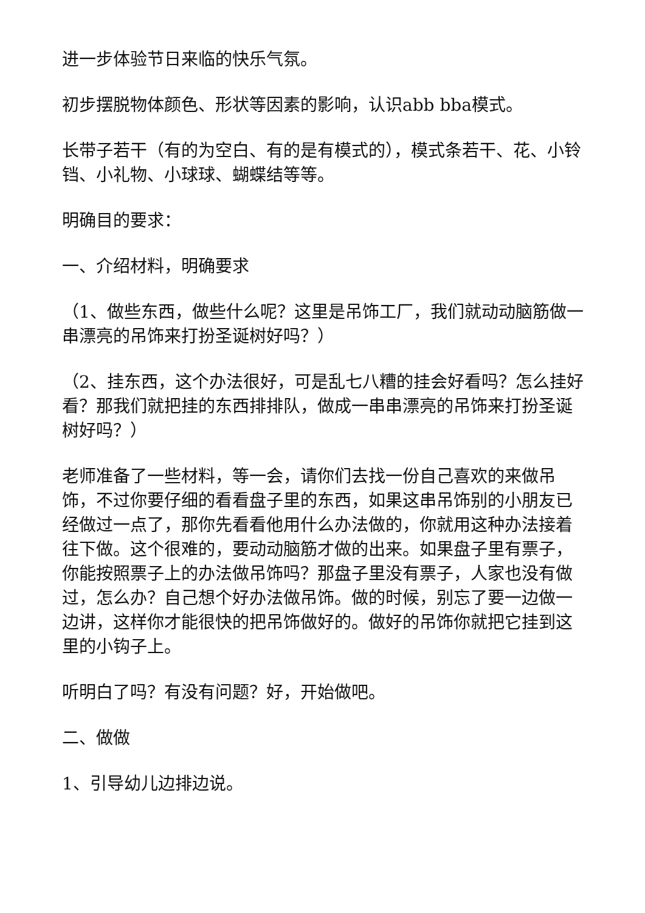进一步体验节日来临的快乐气氛。
初步摆脱物体颜色、形状等因素的影响，认识abb bba模式。
长带子若干（有的为空白、有的是有模式的），模式条若干、花、小铃铛、小礼物、小球球、蝴蝶结等等。
明确目的要求：
一、介绍材料，明确要求
（1、做些东西，做些什么呢？这里是吊饰工厂，我们就动动脑筋做一串漂亮的吊饰来打扮圣诞树好吗？）
（2、挂东西，这个办法很好，可是乱七八糟的挂会好看吗？怎么挂好看？那我们就把挂的东西排排队，做成一串串漂亮的吊饰来打扮圣诞树好吗？）
老师准备了一些材料，等一会，请你们去找一份自己喜欢的来做吊饰，不过你要仔细的看看盘子里的东西，如果这串吊饰别的小朋友已经做过一点了，那你先看看他用什么办法做的，你就用这种办法接着往下做。这个很难的，要动动脑筋才做的出来。如果盘子里有票子，你能按照票子上的办法做吊饰吗？那盘子里没有票子，人家也没有做过，怎么办？自己想个好办法做吊饰。做的时候，别忘了要一边做一边讲，这样你才能很快的把吊饰做好的。做好的吊饰你就把它挂到这里的小钩子上。
听明白了吗？有没有问题？好，开始做吧。
二、做做
1、引导幼儿边排边说。